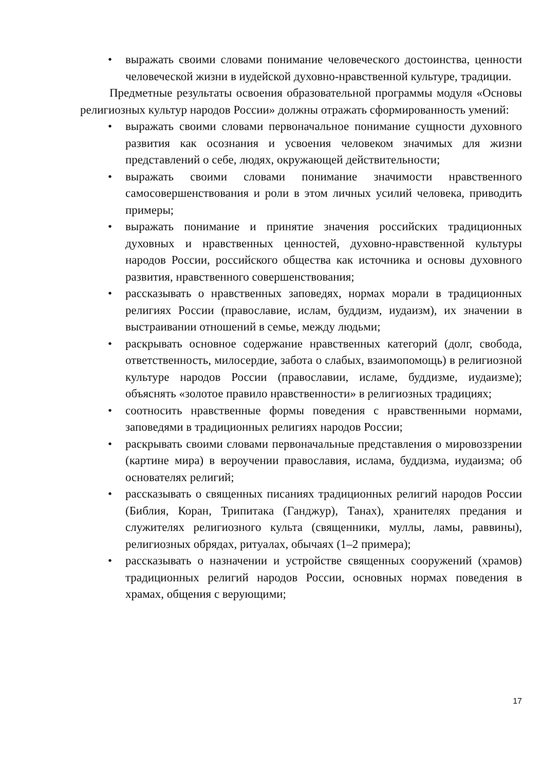• выражать своими словами понимание человеческого достоинства, ценности человеческой жизни в иудейской духовно-нравственной культуре, традиции.
Предметные результаты освоения образовательной программы модуля «Основы религиозных культур народов России» должны отражать сформированность умений:
• выражать своими словами первоначальное понимание сущности духовного развития как осознания и усвоения человеком значимых для жизни представлений о себе, людях, окружающей действительности;
• выражать своими словами понимание значимости нравственного самосовершенствования и роли в этом личных усилий человека, приводить примеры;
• выражать понимание и принятие значения российских традиционных духовных и нравственных ценностей, духовно-нравственной культуры народов России, российского общества как источника и основы духовного развития, нравственного совершенствования;
• рассказывать о нравственных заповедях, нормах морали в традиционных религиях России (православие, ислам, буддизм, иудаизм), их значении в выстраивании отношений в семье, между людьми;
• раскрывать основное содержание нравственных категорий (долг, свобода, ответственность, милосердие, забота о слабых, взаимопомощь) в религиозной культуре народов России (православии, исламе, буддизме, иудаизме); объяснять «золотое правило нравственности» в религиозных традициях;
• соотносить нравственные формы поведения с нравственными нормами, заповедями в традиционных религиях народов России;
• раскрывать своими словами первоначальные представления о мировоззрении (картине мира) в вероучении православия, ислама, буддизма, иудаизма; об основателях религий;
• рассказывать о священных писаниях традиционных религий народов России (Библия, Коран, Трипитака (Ганджур), Танах), хранителях предания и служителях религиозного культа (священники, муллы, ламы, раввины), религиозных обрядах, ритуалах, обычаях (1–2 примера);
• рассказывать о назначении и устройстве священных сооружений (храмов) традиционных религий народов России, основных нормах поведения в храмах, общения с верующими;
17